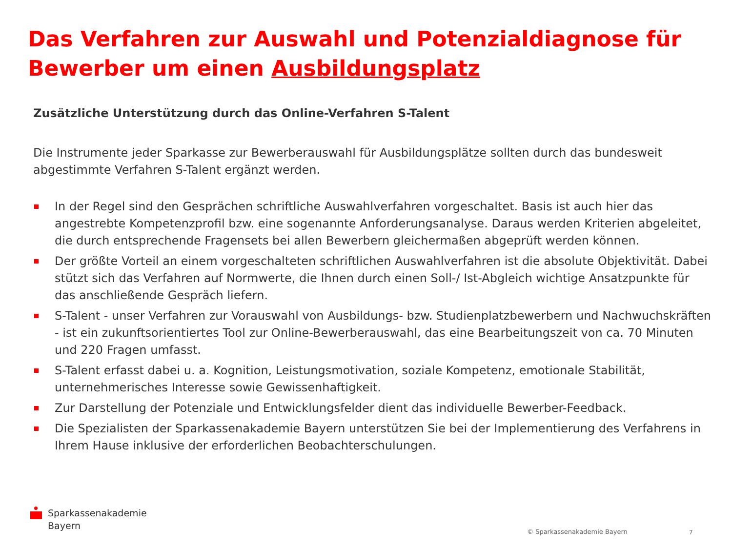Das Verfahren zur Auswahl und Potenzialdiagnose für Bewerber um einen Ausbildungsplatz
Zusätzliche Unterstützung durch das Online-Verfahren S-Talent
Die Instrumente jeder Sparkasse zur Bewerberauswahl für Ausbildungsplätze sollten durch das bundesweit abgestimmte Verfahren S-Talent ergänzt werden.
In der Regel sind den Gesprächen schriftliche Auswahlverfahren vorgeschaltet. Basis ist auch hier das angestrebte Kompetenzprofil bzw. eine sogenannte Anforderungsanalyse. Daraus werden Kriterien abgeleitet, die durch entsprechende Fragensets bei allen Bewerbern gleichermaßen abgeprüft werden können.
Der größte Vorteil an einem vorgeschalteten schriftlichen Auswahlverfahren ist die absolute Objektivität. Dabei stützt sich das Verfahren auf Normwerte, die Ihnen durch einen Soll-/ Ist-Abgleich wichtige Ansatzpunkte für das anschließende Gespräch liefern.
S-Talent - unser Verfahren zur Vorauswahl von Ausbildungs- bzw. Studienplatzbewerbern und Nachwuchskräften - ist ein zukunftsorientiertes Tool zur Online-Bewerberauswahl, das eine Bearbeitungszeit von ca. 70 Minuten und 220 Fragen umfasst.
S-Talent erfasst dabei u. a. Kognition, Leistungsmotivation, soziale Kompetenz, emotionale Stabilität, unternehmerisches Interesse sowie Gewissenhaftigkeit.
Zur Darstellung der Potenziale und Entwicklungsfelder dient das individuelle Bewerber-Feedback.
Die Spezialisten der Sparkassenakademie Bayern unterstützen Sie bei der Implementierung des Verfahrens in Ihrem Hause inklusive der erforderlichen Beobachterschulungen.
Sparkassenakademie
Bayern
© Sparkassenakademie Bayern 7